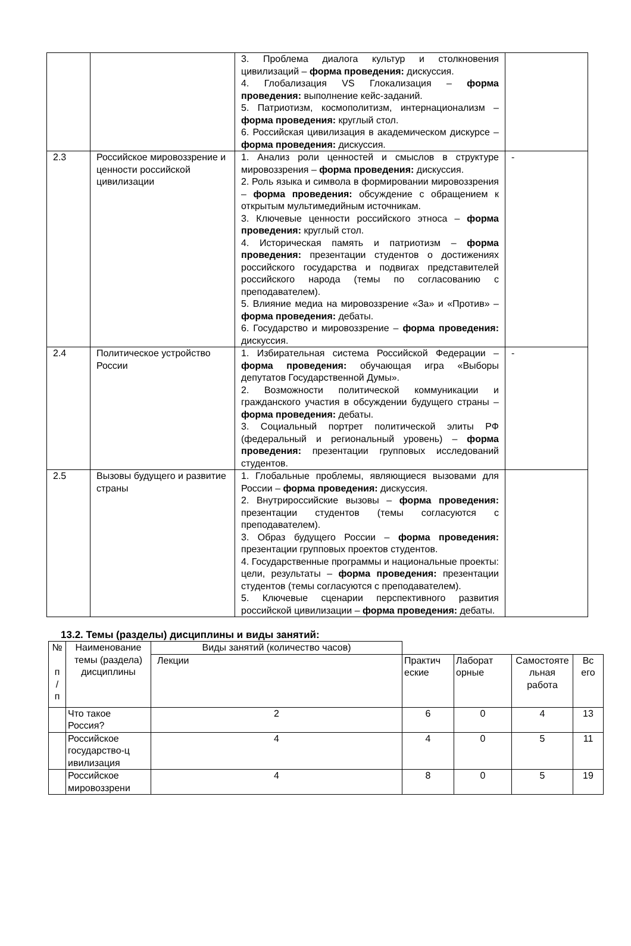| | | 3. Проблема диалога культур и столкновения цивилизаций – форма проведения: дискуссия. 4. Глобализация VS Глокализация – форма проведения: выполнение кейс-заданий. 5. Патриотизм, космополитизм, интернационализм – форма проведения: круглый стол. 6. Российская цивилизация в академическом дискурсе – форма проведения: дискуссия. | |
| 2.3 | Российское мировоззрение и ценности российской цивилизации | 1. Анализ роли ценностей и смыслов в структуре мировоззрения – форма проведения: дискуссия. 2. Роль языка и символа в формировании мировоззрения – форма проведения: обсуждение с обращением к открытым мультимедийным источникам. 3. Ключевые ценности российского этноса – форма проведения: круглый стол. 4. Историческая память и патриотизм – форма проведения: презентации студентов о достижениях российского государства и подвигах представителей российского народа (темы по согласованию с преподавателем). 5. Влияние медиа на мировоззрение «За» и «Против» – форма проведения: дебаты. 6. Государство и мировоззрение – форма проведения: дискуссия. | - |
| 2.4 | Политическое устройство России | 1. Избирательная система Российской Федерации – форма проведения: обучающая игра «Выборы депутатов Государственной Думы». 2. Возможности политической коммуникации и гражданского участия в обсуждении будущего страны – форма проведения: дебаты. 3. Социальный портрет политической элиты РФ (федеральный и региональный уровень) – форма проведения: презентации групповых исследований студентов. | - |
| 2.5 | Вызовы будущего и развитие страны | 1. Глобальные проблемы, являющиеся вызовами для России – форма проведения: дискуссия. 2. Внутрироссийские вызовы – форма проведения: презентации студентов (темы согласуются с преподавателем). 3. Образ будущего России – форма проведения: презентации групповых проектов студентов. 4. Государственные программы и национальные проекты: цели, результаты – форма проведения: презентации студентов (темы согласуются с преподавателем). 5. Ключевые сценарии перспективного развития российской цивилизации – форма проведения: дебаты. | |
13.2. Темы (разделы) дисциплины и виды занятий:
| № п / п | Наименование темы (раздела) дисциплины | Виды занятий (количество часов) | | | | |
| --- | --- | --- | --- | --- | --- | --- |
| | | Лекции | Практич еские | Лаборат орные | Самостояте льная работа | Вс его |
| | Что такое Россия? | 2 | 6 | 0 | 4 | 13 |
| | Российское государство-ц ивилизация | 4 | 4 | 0 | 5 | 11 |
| | Российское мировоззрени | 4 | 8 | 0 | 5 | 19 |